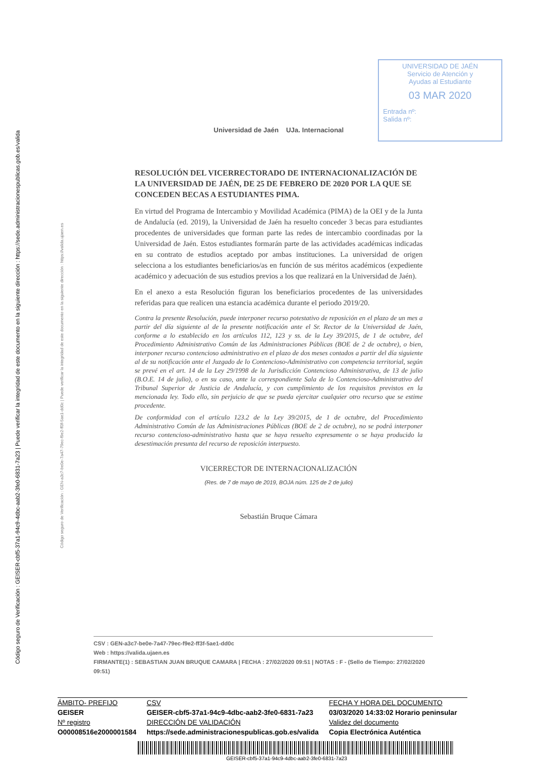Código seguro de Verificación : GEISER-cbf5-37a1-94c9-4dbc-aab2-3fe0-6831-7a23 | Puede verificar la integridad de este documento en la siguiente dirección : https://sede.administracionespublicas.gob.es/valida
Código seguro de Verificación : GEN-a3c7-be0e-7a47-79ec-f9e2-ff3f-5ae1-dd0c | Puede verificar la integridad de este documento en la siguiente dirección : https://valida.ujaen.es
UNIVERSIDAD DE JAÉN
Servicio de Atención y
Ayudas al Estudiante
03 MAR 2020
Entrada nº:
Salida nº:
Universidad de Jaén UJa. Internacional
RESOLUCIÓN DEL VICERRECTORADO DE INTERNACIONALIZACIÓN DE LA UNIVERSIDAD DE JAÉN, DE 25 DE FEBRERO DE 2020 POR LA QUE SE CONCEDEN BECAS A ESTUDIANTES PIMA.
En virtud del Programa de Intercambio y Movilidad Académica (PIMA) de la OEI y de la Junta de Andalucía (ed. 2019), la Universidad de Jaén ha resuelto conceder 3 becas para estudiantes procedentes de universidades que forman parte las redes de intercambio coordinadas por la Universidad de Jaén. Estos estudiantes formarán parte de las actividades académicas indicadas en su contrato de estudios aceptado por ambas instituciones. La universidad de origen selecciona a los estudiantes beneficiarios/as en función de sus méritos académicos (expediente académico y adecuación de sus estudios previos a los que realizará en la Universidad de Jaén).
En el anexo a esta Resolución figuran los beneficiarios procedentes de las universidades referidas para que realicen una estancia académica durante el periodo 2019/20.
Contra la presente Resolución, puede interponer recurso potestativo de reposición en el plazo de un mes a partir del día siguiente al de la presente notificación ante el Sr. Rector de la Universidad de Jaén, conforme a lo establecido en los artículos 112, 123 y ss. de la Ley 39/2015, de 1 de octubre, del Procedimiento Administrativo Común de las Administraciones Públicas (BOE de 2 de octubre), o bien, interponer recurso contencioso administrativo en el plazo de dos meses contados a partir del día siguiente al de su notificación ante el Juzgado de lo Contencioso-Administrativo con competencia territorial, según se prevé en el art. 14 de la Ley 29/1998 de la Jurisdicción Contencioso Administrativa, de 13 de julio (B.O.E. 14 de julio), o en su caso, ante la correspondiente Sala de lo Contencioso-Administrativo del Tribunal Superior de Justicia de Andalucía, y con cumplimiento de los requisitos previstos en la mencionada ley. Todo ello, sin perjuicio de que se pueda ejercitar cualquier otro recurso que se estime procedente.
De conformidad con el artículo 123.2 de la Ley 39/2015, de 1 de octubre, del Procedimiento Administrativo Común de las Administraciones Públicas (BOE de 2 de octubre), no se podrá interponer recurso contencioso-administrativo hasta que se haya resuelto expresamente o se haya producido la desestimación presunta del recurso de reposición interpuesto.
VICERRECTOR DE INTERNACIONALIZACIÓN
(Res. de 7 de mayo de 2019, BOJA núm. 125 de 2 de julio)
Sebastián Bruque Cámara
CSV : GEN-a3c7-be0e-7a47-79ec-f9e2-ff3f-5ae1-dd0c
Web : https://valida.ujaen.es
FIRMANTE(1) : SEBASTIAN JUAN BRUQUE CAMARA | FECHA : 27/02/2020 09:51 | NOTAS : F - (Sello de Tiempo: 27/02/2020 09:51)
| ÁMBITO- PREFIJO | CSV | FECHA Y HORA DEL DOCUMENTO |
| GEISER | GEISER-cbf5-37a1-94c9-4dbc-aab2-3fe0-6831-7a23 | 03/03/2020 14:33:02 Horario peninsular |
| Nº registro | DIRECCIÓN DE VALIDACIÓN | Validez del documento |
| O00008516e2000001584 | https://sede.administracionespublicas.gob.es/valida | Copia Electrónica Auténtica |
GEISER-cbf5-37a1-94c9-4dbc-aab2-3fe0-6831-7a23